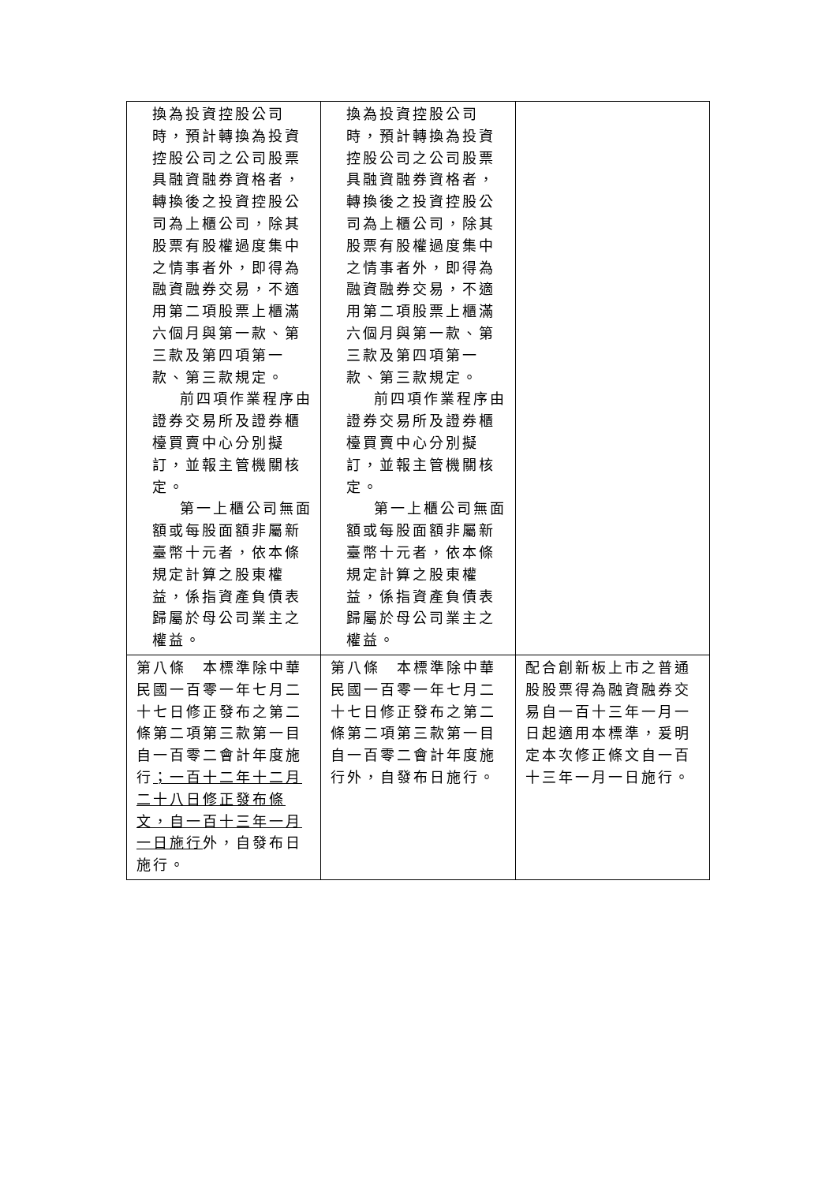| 換為投資控股公司時，預計轉換為投資控股公司之公司股票具融資融券資格者，轉換後之投資控股公司為上櫃公司，除其股票有股權過度集中之情事者外，即得為融資融券交易，不適用第二項股票上櫃滿六個月與第一款、第三款及第四項第一款、第三款規定。 前四項作業程序由證券交易所及證券櫃檯買賣中心分別擬訂，並報主管機關核定。 第一上櫃公司無面額或每股面額非屬新臺幣十元者，依本條規定計算之股東權益，係指資產負債表歸屬於母公司業主之權益。 | 換為投資控股公司時，預計轉換為投資控股公司之公司股票具融資融券資格者，轉換後之投資控股公司為上櫃公司，除其股票有股權過度集中之情事者外，即得為融資融券交易，不適用第二項股票上櫃滿六個月與第一款、第三款及第四項第一款、第三款規定。 前四項作業程序由證券交易所及證券櫃檯買賣中心分別擬訂，並報主管機關核定。 第一上櫃公司無面額或每股面額非屬新臺幣十元者，依本條規定計算之股東權益，係指資產負債表歸屬於母公司業主之權益。 | |
| 第八條 本標準除中華民國一百零一年七月二十七日修正發布之第二條第二項第三款第一目自一百零二會計年度施行 ；一百十二年十二月二十八日修正發布條文，自一百十三年一月一日施行 外，自發布日施行。 | 第八條 本標準除中華民國一百零一年七月二十七日修正發布之第二條第二項第三款第一目自一百零二會計年度施行外，自發布日施行。 | 配合創新板上市之普通股股票得為融資融券交易自一百十三年一月一日起適用本標準，爰明定本次修正條文自一百十三年一月一日施行。 |